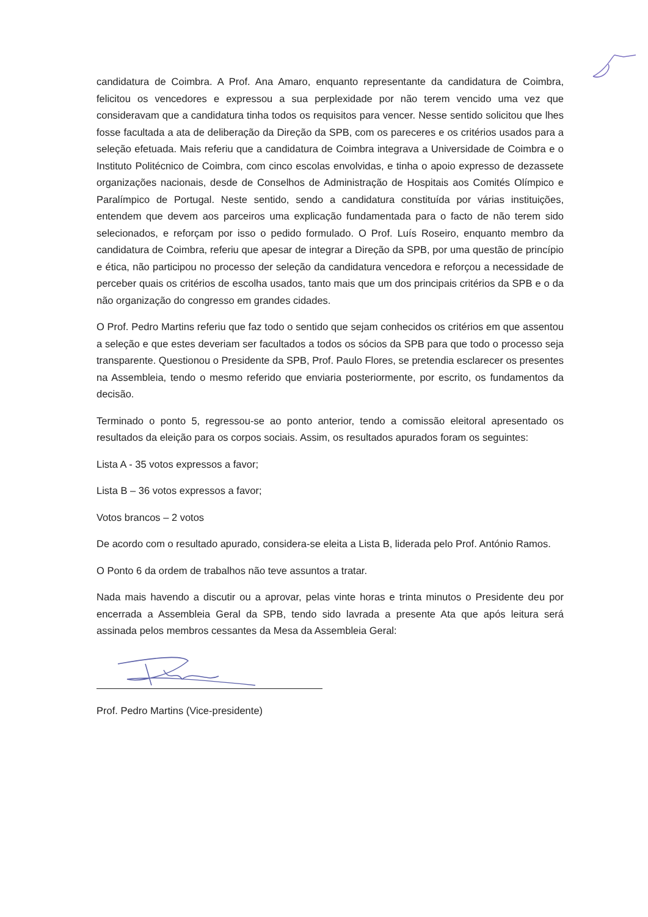candidatura de Coimbra. A Prof. Ana Amaro, enquanto representante da candidatura de Coimbra, felicitou os vencedores e expressou a sua perplexidade por não terem vencido uma vez que consideravam que a candidatura tinha todos os requisitos para vencer. Nesse sentido solicitou que lhes fosse facultada a ata de deliberação da Direção da SPB, com os pareceres e os critérios usados para a seleção efetuada. Mais referiu que a candidatura de Coimbra integrava a Universidade de Coimbra e o Instituto Politécnico de Coimbra, com cinco escolas envolvidas, e tinha o apoio expresso de dezassete organizações nacionais, desde de Conselhos de Administração de Hospitais aos Comités Olímpico e Paralímpico de Portugal. Neste sentido, sendo a candidatura constituída por várias instituições, entendem que devem aos parceiros uma explicação fundamentada para o facto de não terem sido selecionados, e reforçam por isso o pedido formulado. O Prof. Luís Roseiro, enquanto membro da candidatura de Coimbra, referiu que apesar de integrar a Direção da SPB, por uma questão de princípio e ética, não participou no processo der seleção da candidatura vencedora e reforçou a necessidade de perceber quais os critérios de escolha usados, tanto mais que um dos principais critérios da SPB e o da não organização do congresso em grandes cidades.
O Prof. Pedro Martins referiu que faz todo o sentido que sejam conhecidos os critérios em que assentou a seleção e que estes deveriam ser facultados a todos os sócios da SPB para que todo o processo seja transparente. Questionou o Presidente da SPB, Prof. Paulo Flores, se pretendia esclarecer os presentes na Assembleia, tendo o mesmo referido que enviaria posteriormente, por escrito, os fundamentos da decisão.
Terminado o ponto 5, regressou-se ao ponto anterior, tendo a comissão eleitoral apresentado os resultados da eleição para os corpos sociais. Assim, os resultados apurados foram os seguintes:
Lista A - 35 votos expressos a favor;
Lista B – 36 votos expressos a favor;
Votos brancos – 2 votos
De acordo com o resultado apurado, considera-se eleita a Lista B, liderada pelo Prof. António Ramos.
O Ponto 6 da ordem de trabalhos não teve assuntos a tratar.
Nada mais havendo a discutir ou a aprovar, pelas vinte horas e trinta minutos o Presidente deu por encerrada a Assembleia Geral da SPB, tendo sido lavrada a presente Ata que após leitura será assinada pelos membros cessantes da Mesa da Assembleia Geral:
Prof. Pedro Martins (Vice-presidente)